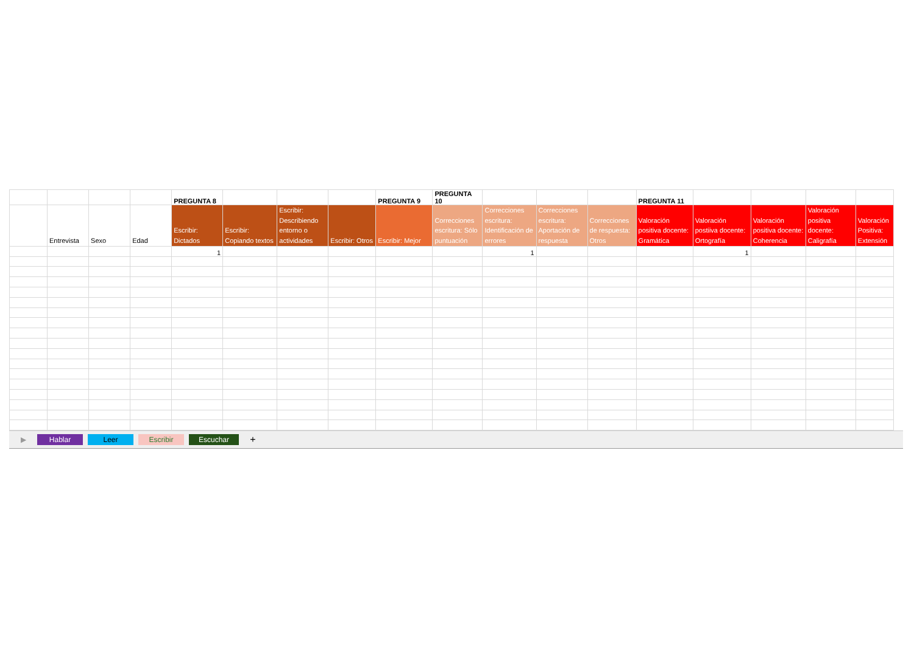| | | | | PREGUNTA 8 | | | | PREGUNTA 9 | PREGUNTA 10 | | | | PREGUNTA 11 | | | | |
| | Entrevista | Sexo | Edad | Escribir: Dictados | Escribir: Copiando textos | Escribir: Describiendo entorno o actividades | Escribir: Otros | Escribir: Mejor | Correcciones escritura: Sólo puntuación | Correcciones escritura: Identificación de errores | Correcciones escritura: Aportación de respuesta | Correcciones de respuesta: Otros | Valoración positiva docente: Gramática | Valoración postiiva docente: Ortografía | Valoración positiva docente: Coherencia | Valoración positiva docente: Caligrafía | Valoración Positiva: Extensión |
| | | | | 1 | | | | | | 1 | | | | 1 | | | |
▶ Hablar Leer Escribir Escuchar +